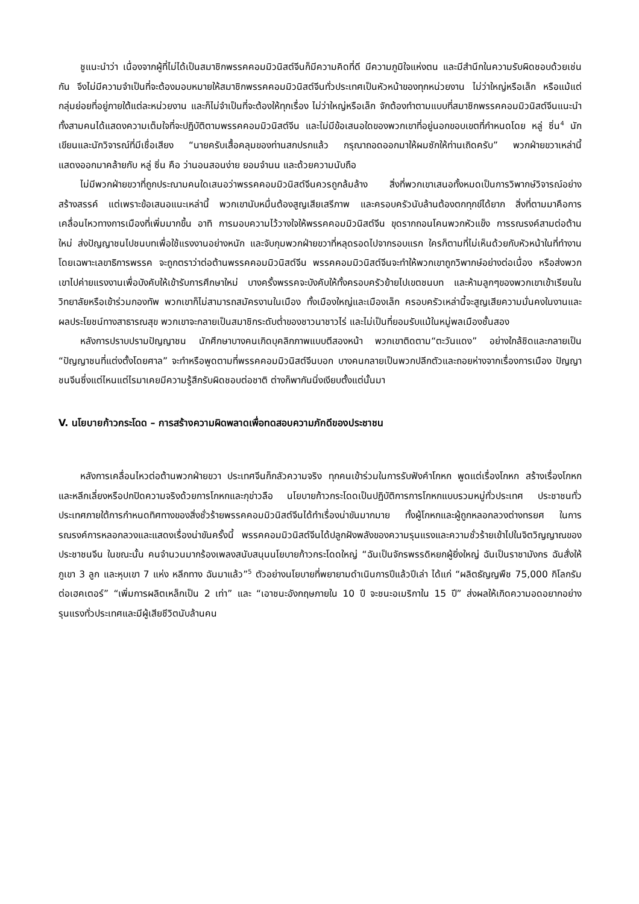ชูแนะนำว่า เนื่องจากผู้ที่ไม่ได้เป็นสมาชิกพรรคคอมมิวนิสต์จีนก็มีความคิดที่ดี มีความภูมิใจแห่งตน และมีสำนึกในความรับผิดชอบด้วยเช่นกัน จึงไม่มีความจำเป็นที่จะต้องมอบหมายให้สมาชิกพรรคคอมมิวนิสต์จีนทั่วประเทศเป็นหัวหน้าของทุกหน่วยงาน ไม่ว่าใหญ่หรือเล็ก หรือแม้แต่กลุ่มย่อยที่อยู่ภายใต้แต่ละหน่วยงาน และก็ไม่จำเป็นที่จะต้องให้ทุกเรื่อง ไม่ว่าใหญ่หรือเล็ก จักต้องทำตามแบบที่สมาชิกพรรคคอมมิวนิสต์จีนแนะนำ ทั้งสามคนได้แสดงความเต็มใจที่จะปฏิบัติตามพรรคคอมมิวนิสต์จีน และไม่มีข้อเสนอใดของพวกเขาที่อยู่นอกขอบเขตที่กำหนดโดย หลู่ ซิ่น<sup>4</sup> นักเขียนและนักวิจารณ์ที่มีเชื่อเสียง “นายครับเสื้อคลุมของท่านสกปรกแล้ว กรุณาถอดออกมาให้ผมซักให้ท่านเถิดครับ” พวกฝ่ายขวาเหล่านี้แสดงออกมาคล้ายกับ หลู่ ซิ่น คือ ว่านอนสอนง่าย ยอมจำนน และด้วยความนับถือ
ไม่มีพวกฝ่ายขวาที่ถูกประณามคนใดเสนอว่าพรรคคอมมิวนิสต์จีนควรถูกล้มล้าง สิ่งที่พวกเขาเสนอทั้งหมดเป็นการวิพากษ์วิจารณ์อย่างสร้างสรรค์ แต่เพราะข้อเสนอแนะเหล่านี้ พวกเขานับหมื่นต้องสูญเสียเสรีภาพ และครอบครัวนับล้านต้องตกทุกข์ได้ยาก สิ่งที่ตามมาคือการเคลื่อนไหวทางการเมืองที่เพิ่มมากขึ้น อาทิ การมอบความไว้วางใจให้พรรคคอมมิวนิสต์จีน ขุดรากถอนโคนพวกหัวแข็ง การรณรงค์สามต่อต้านใหม่ ส่งปัญญาชนไปชนบทเพื่อใช้แรงงานอย่างหนัก และจับกุมพวกฝ่ายขวาที่หลุดรอดไปจากรอบแรก ใครก็ตามที่ไม่เห็นด้วยกับหัวหน้าในที่ทำงาน โดยเฉพาะเลขาธิการพรรค จะถูกตราว่าต่อต้านพรรคคอมมิวนิสต์จีน พรรคคอมมิวนิสต์จีนจะทำให้พวกเขาถูกวิพากษ์อย่างต่อเนื่อง หรือส่งพวกเขาไปค่ายแรงงานเพื่อบังคับให้เข้ารับการศึกษาใหม่ บางครั้งพรรคจะบังคับให้ทั้งครอบครัวย้ายไปเขตชนบท และห้ามลูกๆของพวกเขาเข้าเรียนในวิทยาลัยหรือเข้าร่วมกองทัพ พวกเขาก็ไม่สามารถสมัครงานในเมือง ทั้งเมืองใหญ่และเมืองเล็ก ครอบครัวเหล่านี้จะสูญเสียความมั่นคงในงานและผลประโยชน์ทางสาธารณสุข พวกเขาจะกลายเป็นสมาชิกระดับต่ำของชาวนาชาวไร่ และไม่เป็นที่ยอมรับแม้ในหมู่พลเมืองชั้นสอง
หลังการปราบปรามปัญญาชน นักศึกษาบางคนเกิดบุคลิกภาพแบบตีสองหน้า พวกเขาติดตาม“ตะวันแดง” อย่างใกล้ชิดและกลายเป็น “ปัญญาชนที่แต่งตั้งโดยศาล” จะทำหรือพูดตามที่พรรคคอมมิวนิสต์จีนบอก บางคนกลายเป็นพวกปลีกตัวและถอยห่างจากเรื่องการเมือง ปัญญาชนจีนซึ่งแต่ไหนแต่ไรมาเคยมีความรู้สึกรับผิดชอบต่อชาติ ต่างก็พากันนิ่งเงียบตั้งแต่นั้นมา
V. นโยบายก้าวกระโดด – การสร้างความผิดพลาดเพื่อทดสอบความภักดีของประชาชน
หลังการเคลื่อนไหวต่อต้านพวกฝ่ายขวา ประเทศจีนก็กลัวความจริง ทุกคนเข้าร่วมในการรับฟังคำโกหก พูดแต่เรื่องโกหก สร้างเรื่องโกหก และหลีกเลี่ยงหรือปกปิดความจริงด้วยการโกหกและกุข่าวลือ นโยบายก้าวกระโดดเป็นปฏิบัติการการโกหกแบบรวมหมู่ทั่วประเทศ ประชาชนทั่วประเทศภายใต้การกำหนดทิศทางของสิ่งชั่วร้ายพรรคคอมมิวนิสต์จีนได้ทำเรื่องน่าขันมากมาย ทั้งผู้โกหกและผู้ถูกหลอกลวงต่างทรยศ ในการรณรงค์การหลอกลวงและแสดงเรื่องน่าขันครั้งนี้ พรรคคอมมิวนิสต์จีนได้ปลูกฝังพลังของความรุนแรงและความชั่วร้ายเข้าไปในจิตวิญญาณของประชาชนจีน ในขณะนั้น คนจำนวนมากร้องเพลงสนับสนุนนโยบายก้าวกระโดดใหญ่ “ฉันเป็นจักรพรรดิหยกผู้ยิ่งใหญ่ ฉันเป็นราชามังกร ฉันสั่งให้ภูเขา 3 ลูก และหุบเขา 7 แห่ง หลีกทาง ฉันมาแล้ว”<sup>5</sup> ตัวอย่างนโยบายที่พยายามดำเนินการปีแล้วปีเล่า ได้แก่ “ผลิตธัญญพืช 75,000 กิโลกรัมต่อเฮคเตอร์” “เพิ่มการผลิตเหล็กเป็น 2 เท่า” และ “เอาชนะอังกฤษภายใน 10 ปี จะชนะอเมริกาใน 15 ปี” ส่งผลให้เกิดความอดอยากอย่างรุนแรงทั่วประเทศและมีผู้เสียชีวิตนับล้านคน